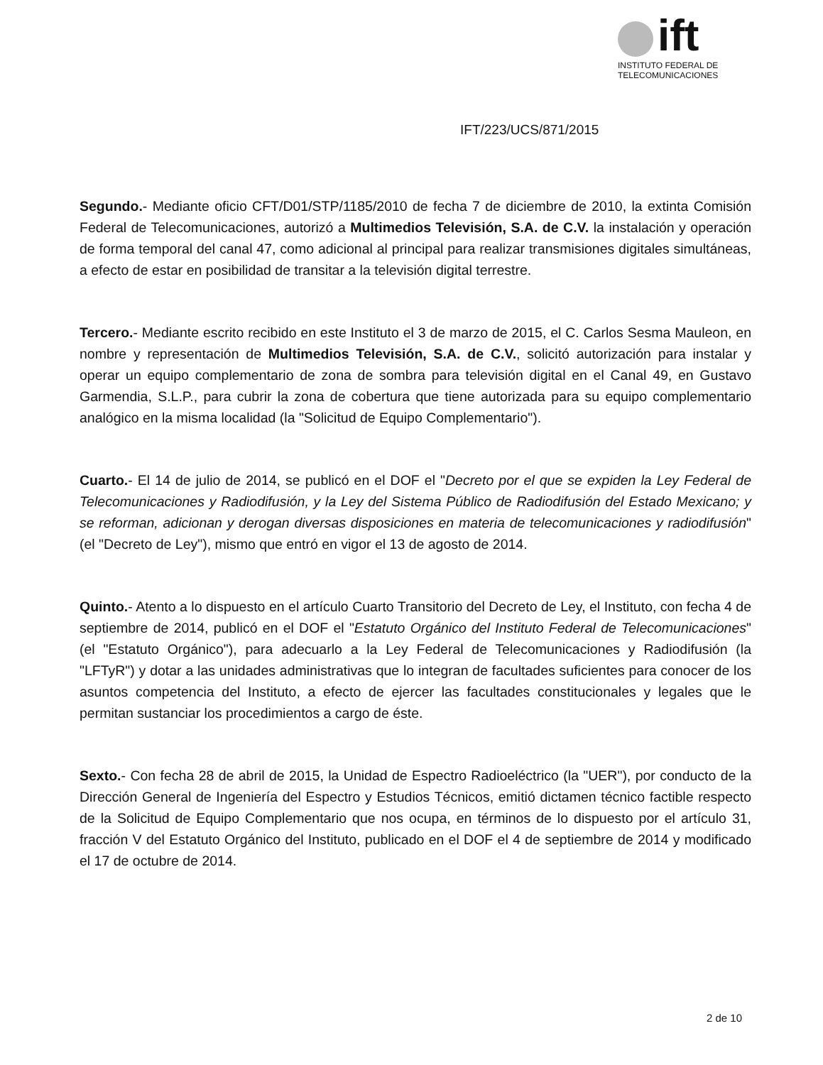ift
INSTITUTO FEDERAL DE
TELECOMUNICACIONES
IFT/223/UCS/871/2015
Segundo.- Mediante oficio CFT/D01/STP/1185/2010 de fecha 7 de diciembre de 2010, la extinta Comisión Federal de Telecomunicaciones, autorizó a Multimedios Televisión, S.A. de C.V. la instalación y operación de forma temporal del canal 47, como adicional al principal para realizar transmisiones digitales simultáneas, a efecto de estar en posibilidad de transitar a la televisión digital terrestre.
Tercero.- Mediante escrito recibido en este Instituto el 3 de marzo de 2015, el C. Carlos Sesma Mauleon, en nombre y representación de Multimedios Televisión, S.A. de C.V., solicitó autorización para instalar y operar un equipo complementario de zona de sombra para televisión digital en el Canal 49, en Gustavo Garmendia, S.L.P., para cubrir la zona de cobertura que tiene autorizada para su equipo complementario analógico en la misma localidad (la "Solicitud de Equipo Complementario").
Cuarto.- El 14 de julio de 2014, se publicó en el DOF el "Decreto por el que se expiden la Ley Federal de Telecomunicaciones y Radiodifusión, y la Ley del Sistema Público de Radiodifusión del Estado Mexicano; y se reforman, adicionan y derogan diversas disposiciones en materia de telecomunicaciones y radiodifusión" (el "Decreto de Ley"), mismo que entró en vigor el 13 de agosto de 2014.
Quinto.- Atento a lo dispuesto en el artículo Cuarto Transitorio del Decreto de Ley, el Instituto, con fecha 4 de septiembre de 2014, publicó en el DOF el "Estatuto Orgánico del Instituto Federal de Telecomunicaciones" (el "Estatuto Orgánico"), para adecuarlo a la Ley Federal de Telecomunicaciones y Radiodifusión (la "LFTyR") y dotar a las unidades administrativas que lo integran de facultades suficientes para conocer de los asuntos competencia del Instituto, a efecto de ejercer las facultades constitucionales y legales que le permitan sustanciar los procedimientos a cargo de éste.
Sexto.- Con fecha 28 de abril de 2015, la Unidad de Espectro Radioeléctrico (la "UER"), por conducto de la Dirección General de Ingeniería del Espectro y Estudios Técnicos, emitió dictamen técnico factible respecto de la Solicitud de Equipo Complementario que nos ocupa, en términos de lo dispuesto por el artículo 31, fracción V del Estatuto Orgánico del Instituto, publicado en el DOF el 4 de septiembre de 2014 y modificado el 17 de octubre de 2014.
2 de 10